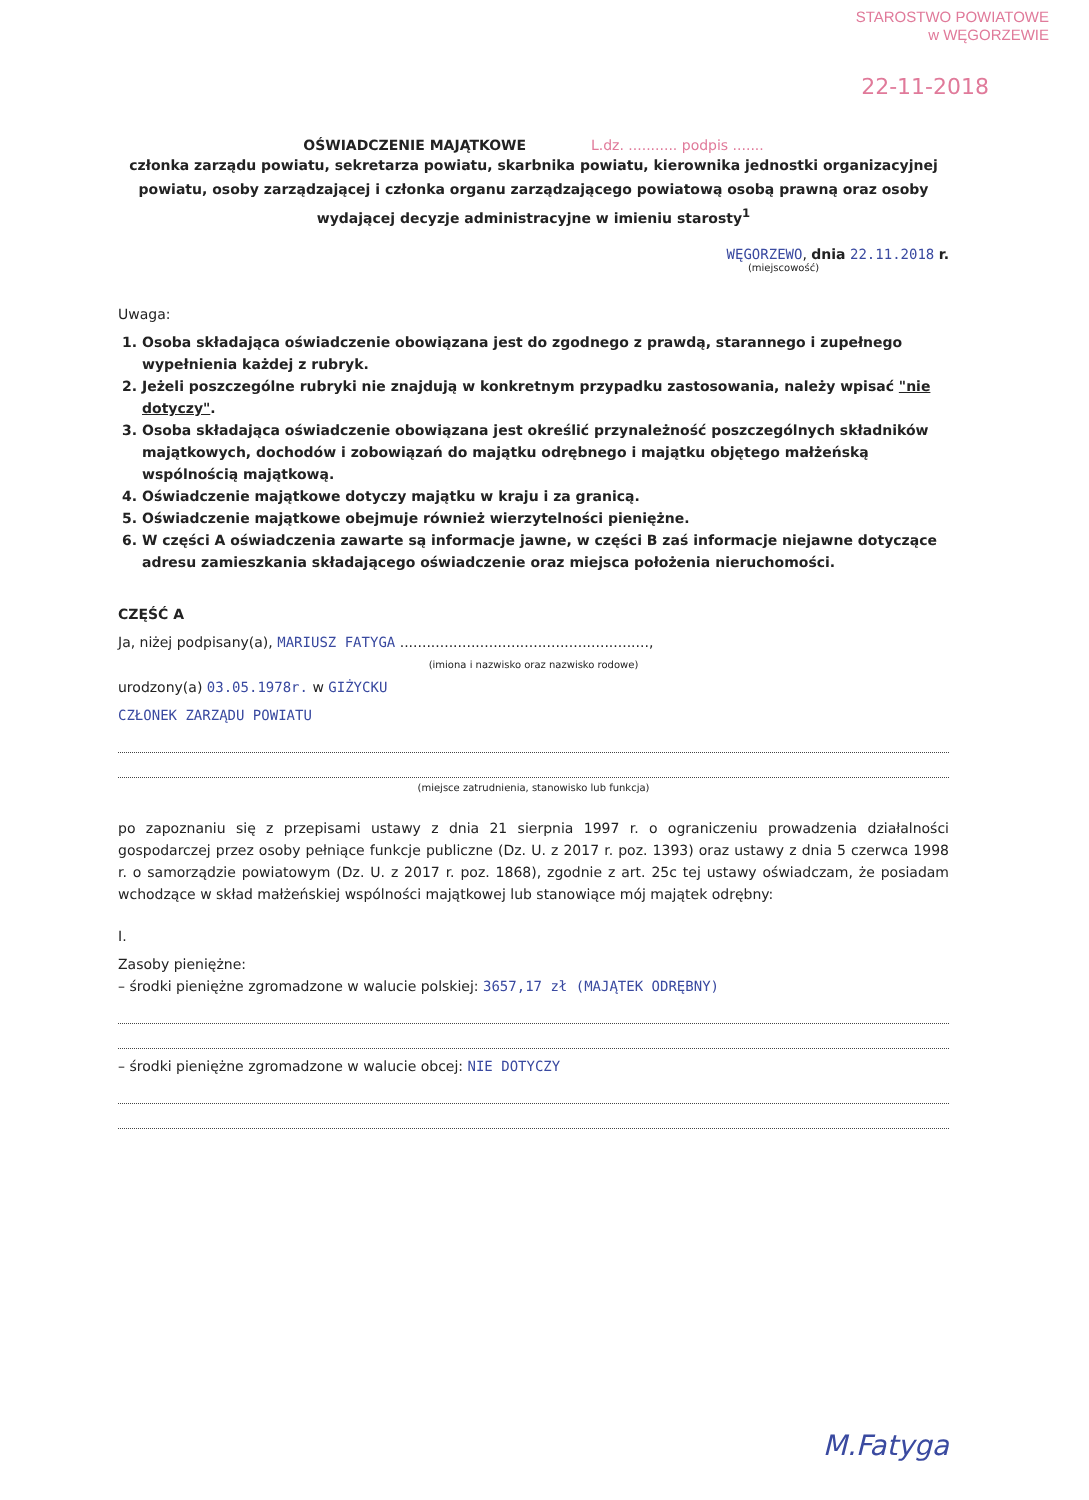STAROSTWO POWIATOWE
w WĘGORZEWIE
22-11-2018
OŚWIADCZENIE MAJĄTKOWE L.dz. ........... podpis .......
członka zarządu powiatu, sekretarza powiatu, skarbnika powiatu, kierownika jednostki organizacyjnej powiatu, osoby zarządzającej i członka organu zarządzającego powiatową osobą prawną oraz osoby wydającej decyzje administracyjne w imieniu starosty<sup>1</sup>
WĘGORZEWO, dnia 22.11.2018 r.
(miejscowość)
Uwaga:
1. Osoba składająca oświadczenie obowiązana jest do zgodnego z prawdą, starannego i zupełnego wypełnienia każdej z rubryk.
2. Jeżeli poszczególne rubryki nie znajdują w konkretnym przypadku zastosowania, należy wpisać "nie dotyczy".
3. Osoba składająca oświadczenie obowiązana jest określić przynależność poszczególnych składników majątkowych, dochodów i zobowiązań do majątku odrębnego i majątku objętego małżeńską wspólnością majątkową.
4. Oświadczenie majątkowe dotyczy majątku w kraju i za granicą.
5. Oświadczenie majątkowe obejmuje również wierzytelności pieniężne.
6. W części A oświadczenia zawarte są informacje jawne, w części B zaś informacje niejawne dotyczące adresu zamieszkania składającego oświadczenie oraz miejsca położenia nieruchomości.
CZĘŚĆ A
Ja, niżej podpisany(a), MARIUSZ FATYGA ........................................................,
(imiona i nazwisko oraz nazwisko rodowe)
urodzony(a) 03.05.1978r. w GIŻYCKU
CZŁONEK ZARZĄDU POWIATU
(miejsce zatrudnienia, stanowisko lub funkcja)
po zapoznaniu się z przepisami ustawy z dnia 21 sierpnia 1997 r. o ograniczeniu prowadzenia działalności gospodarczej przez osoby pełniące funkcje publiczne (Dz. U. z 2017 r. poz. 1393) oraz ustawy z dnia 5 czerwca 1998 r. o samorządzie powiatowym (Dz. U. z 2017 r. poz. 1868), zgodnie z art. 25c tej ustawy oświadczam, że posiadam wchodzące w skład małżeńskiej wspólności majątkowej lub stanowiące mój majątek odrębny:
I.
Zasoby pieniężne:
– środki pieniężne zgromadzone w walucie polskiej: 3657,17 zł (MAJĄTEK ODRĘBNY)
– środki pieniężne zgromadzone w walucie obcej: NIE DOTYCZY
M.Fatyga